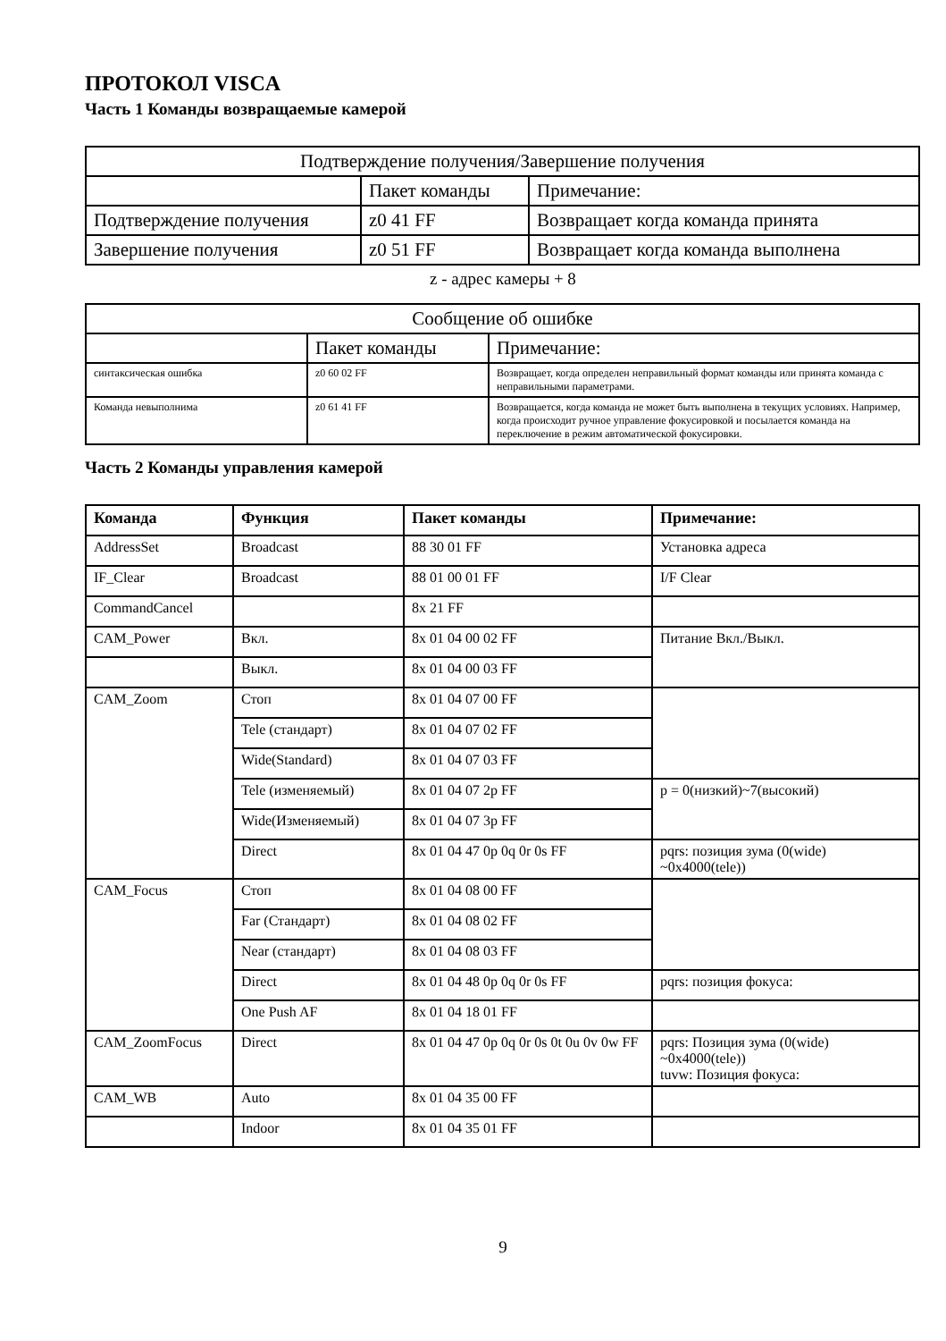ПРОТОКОЛ VISCA
Часть 1 Команды возвращаемые камерой
| Подтверждение получения/Завершение получения | | |
| | Пакет команды | Примечание: |
| Подтверждение получения | z0 41 FF | Возвращает когда команда принята |
| Завершение получения | z0 51 FF | Возвращает когда команда выполнена |
z - адрес камеры + 8
| Сообщение об ошибке | | |
| | Пакет команды | Примечание: |
| синтаксическая ошибка | z0 60 02 FF | Возвращает, когда определен неправильный формат команды или принята команда с неправильными параметрами. |
| Команда невыполнима | z0 61 41 FF | Возвращается, когда команда не может быть выполнена в текущих условиях. Например, когда происходит ручное управление фокусировкой и посылается команда на переключение в режим автоматической фокусировки. |
Часть 2 Команды управления камерой
| Команда | Функция | Пакет команды | Примечание: |
| --- | --- | --- | --- |
| AddressSet | Broadcast | 88 30 01 FF | Установка адреса |
| IF_Clear | Broadcast | 88 01 00 01 FF | I/F Clear |
| CommandCancel | | 8x 21 FF | |
| CAM_Power | Вкл. | 8x 01 04 00 02 FF | Питание Вкл./Выкл. |
| | Выкл. | 8x 01 04 00 03 FF | |
| CAM_Zoom | Стоп | 8x 01 04 07 00 FF | |
| | Tele (стандарт) | 8x 01 04 07 02 FF | |
| | Wide(Standard) | 8x 01 04 07 03 FF | |
| | Tele (изменяемый) | 8x 01 04 07 2p FF | p = 0(низкий)~7(высокий) |
| | Wide(Изменяемый) | 8x 01 04 07 3p FF | |
| | Direct | 8x 01 04 47 0p 0q 0r 0s FF | pqrs: позиция зума (0(wide) ~0x4000(tele)) |
| CAM_Focus | Стоп | 8x 01 04 08 00 FF | |
| | Far (Стандарт) | 8x 01 04 08 02 FF | |
| | Near (стандарт) | 8x 01 04 08 03 FF | |
| | Direct | 8x 01 04 48 0p 0q 0r 0s FF | pqrs: позиция фокуса: |
| | One Push AF | 8x 01 04 18 01 FF | |
| CAM_ZoomFocus | Direct | 8x 01 04 47 0p 0q 0r 0s 0t 0u 0v 0w FF | pqrs: Позиция зума (0(wide) ~0x4000(tele)) tuvw: Позиция фокуса: |
| CAM_WB | Auto | 8x 01 04 35 00 FF | |
| | Indoor | 8x 01 04 35 01 FF | |
9